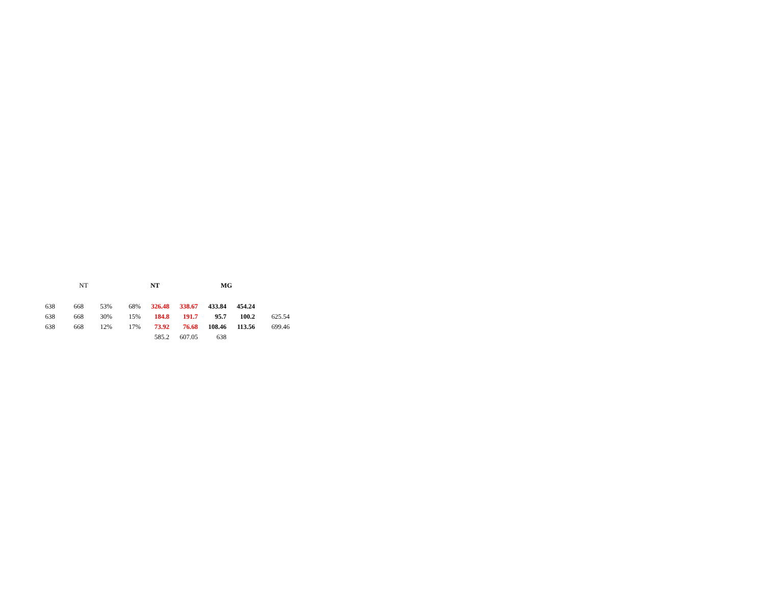| | NT | | | NT | | MG | | | |
| 638 | 668 | 53% | 68% | 326.48 | 338.67 | 433.84 | 454.24 | | |
| 638 | 668 | 30% | 15% | 184.8 | 191.7 | 95.7 | 100.2 | 625.54 | |
| 638 | 668 | 12% | 17% | 73.92 | 76.68 | 108.46 | 113.56 | 699.46 | |
| | | | | 585.2 | 607.05 | 638 | | | |